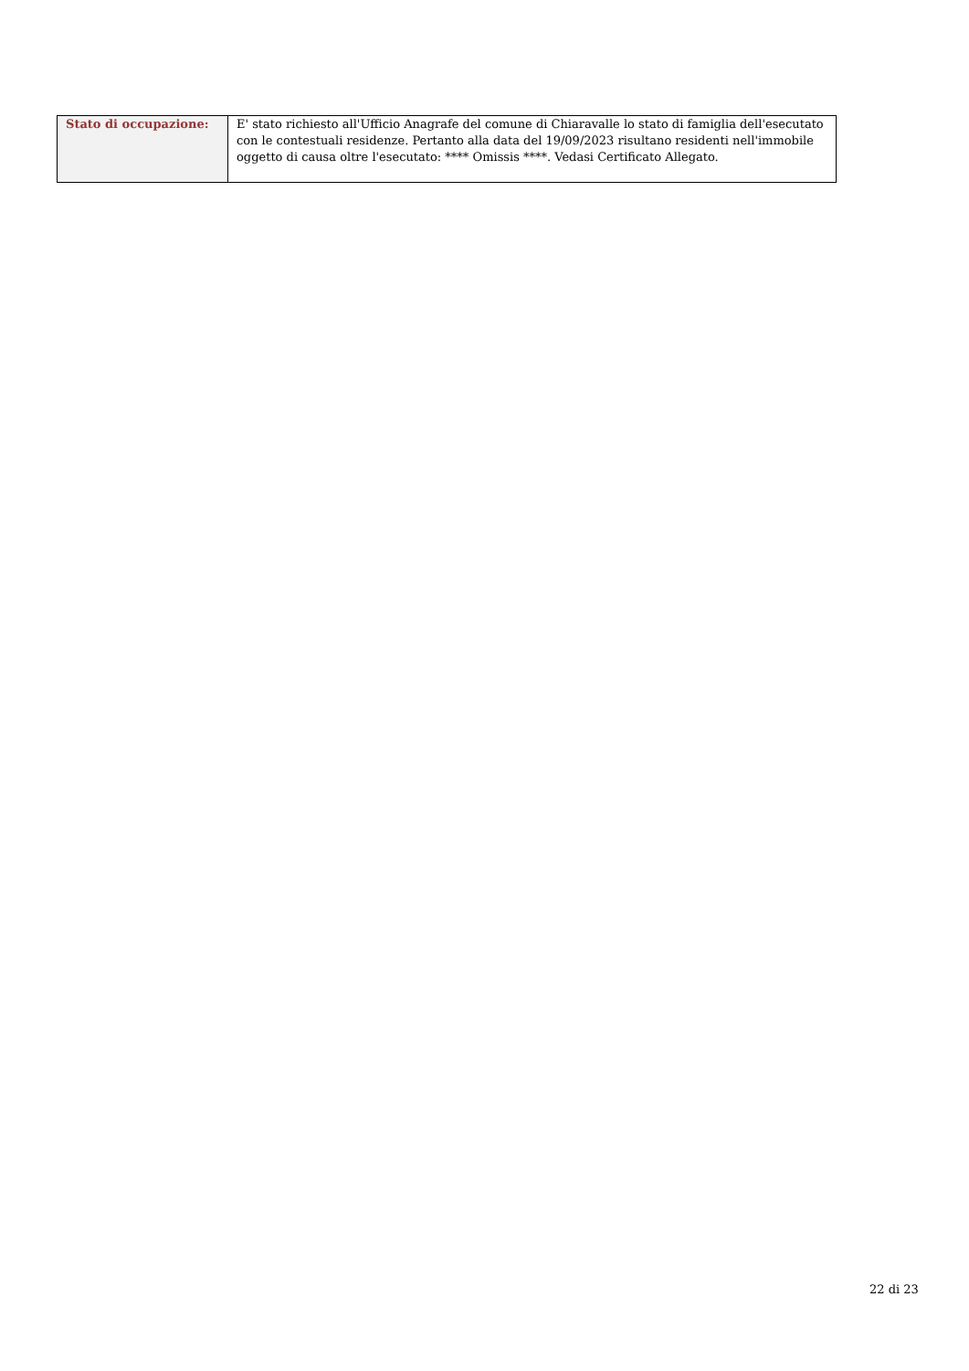| Stato di occupazione: | E' stato richiesto all'Ufficio Anagrafe del comune di Chiaravalle lo stato di famiglia dell'esecutato con le contestuali residenze. Pertanto alla data del 19/09/2023 risultano residenti nell'immobile oggetto di causa oltre l'esecutato: **** Omissis ****. Vedasi Certificato Allegato. |
22 di 23